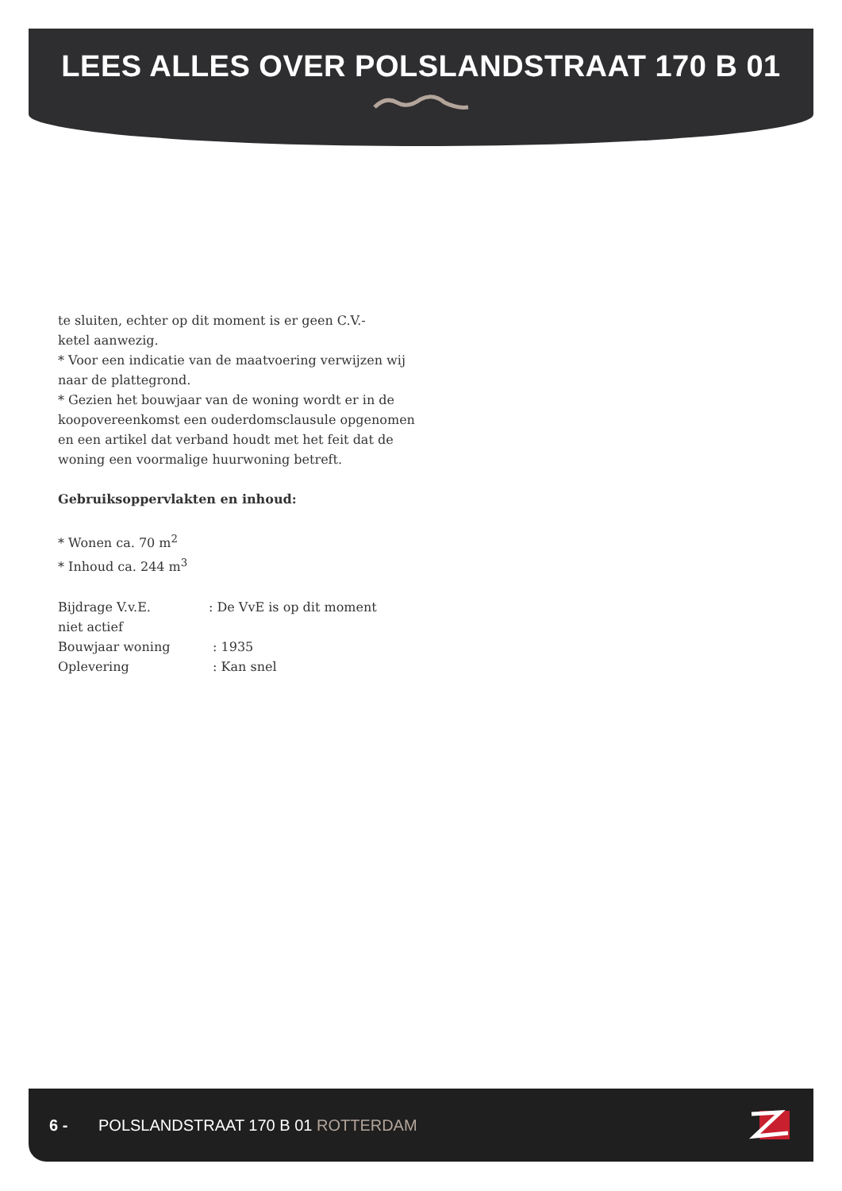LEES ALLES OVER POLSLANDSTRAAT 170 B 01
te sluiten, echter op dit moment is er geen C.V.-
ketel aanwezig.
* Voor een indicatie van de maatvoering verwijzen wij naar de plattegrond.
* Gezien het bouwjaar van de woning wordt er in de koopovereenkomst een ouderdomsclausule opgenomen en een artikel dat verband houdt met het feit dat de woning een voormalige huurwoning betreft.
Gebruiksoppervlakten en inhoud:
* Wonen ca. 70 m<sup>2</sup>
* Inhoud ca. 244 m<sup>3</sup>
Bijdrage V.v.E.: De VvE is op dit moment
niet actief
Bouwjaar woning : 1935
Oplevering : Kan snel
6 - POLSLANDSTRAAT 170 B 01 ROTTERDAM